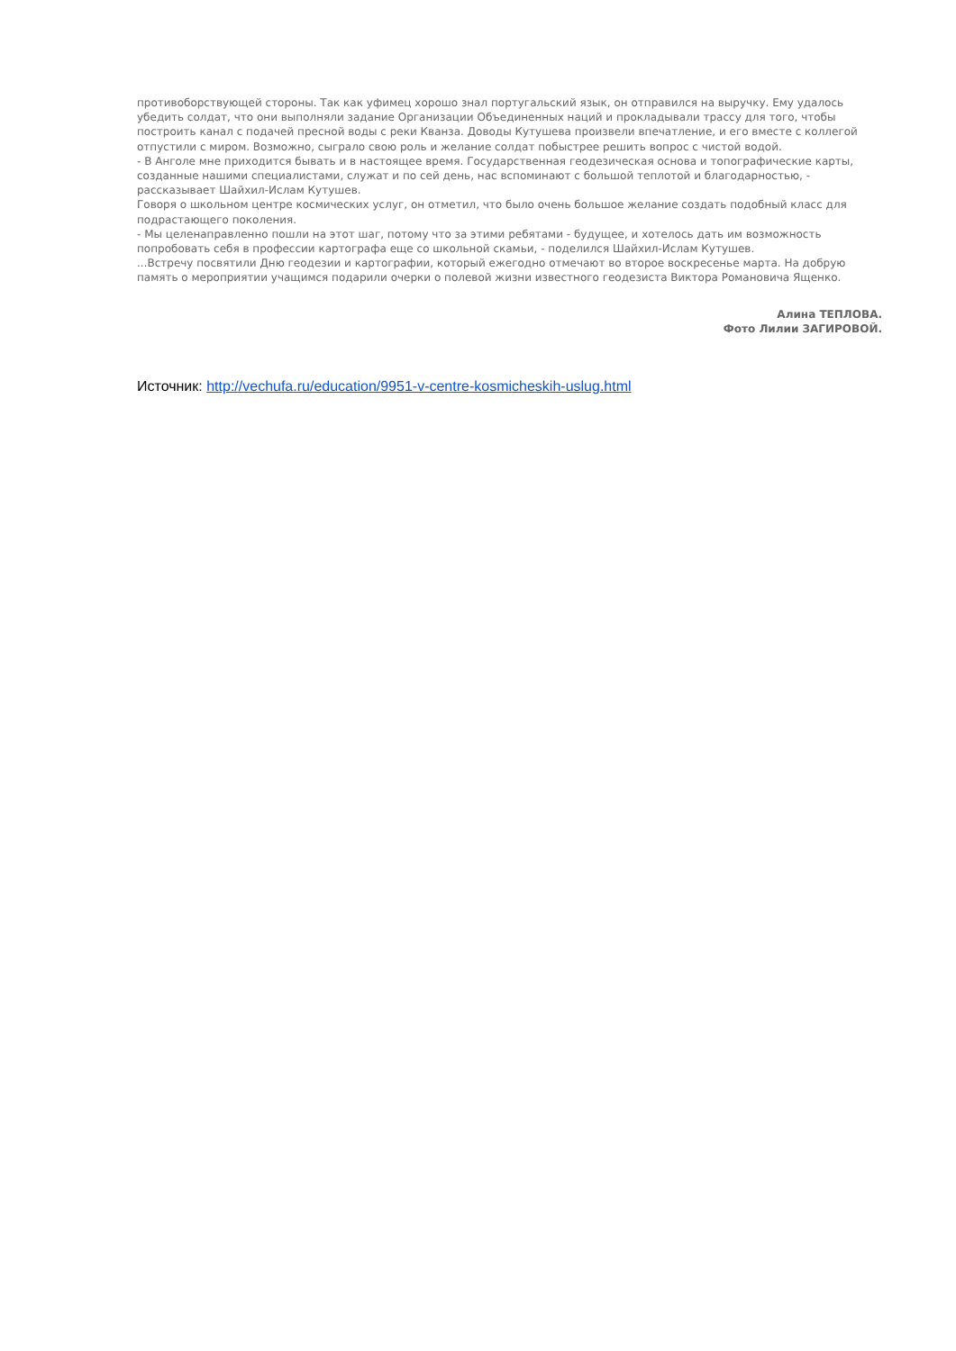противоборствующей стороны. Так как уфимец хорошо знал португальский язык, он отправился на выручку. Ему удалось убедить солдат, что они выполняли задание Организации Объединенных наций и прокладывали трассу для того, чтобы построить канал с подачей пресной воды с реки Кванза. Доводы Кутушева произвели впечатление, и его вместе с коллегой отпустили с миром. Возможно, сыграло свою роль и желание солдат побыстрее решить вопрос с чистой водой.
- В Анголе мне приходится бывать и в настоящее время. Государственная геодезическая основа и топографические карты, созданные нашими специалистами, служат и по сей день, нас вспоминают с большой теплотой и благодарностью, - рассказывает Шайхил-Ислам Кутушев.
Говоря о школьном центре космических услуг, он отметил, что было очень большое желание создать подобный класс для подрастающего поколения.
- Мы целенаправленно пошли на этот шаг, потому что за этими ребятами - будущее, и хотелось дать им возможность попробовать себя в профессии картографа еще со школьной скамьи, - поделился Шайхил-Ислам Кутушев.
...Встречу посвятили Дню геодезии и картографии, который ежегодно отмечают во второе воскресенье марта. На добрую память о мероприятии учащимся подарили очерки о полевой жизни известного геодезиста Виктора Романовича Ященко.
Алина ТЕПЛОВА.
Фото Лилии ЗАГИРОВОЙ.
Источник: http://vechufa.ru/education/9951-v-centre-kosmicheskih-uslug.html